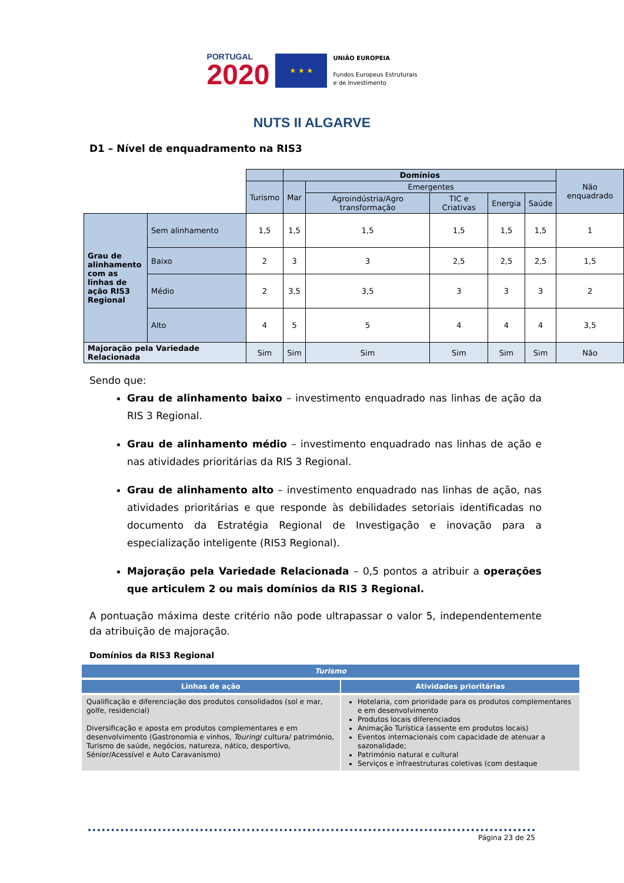PORTUGAL
2020
★ ★ ★
UNIÃO EUROPEIA
Fundos Europeus Estruturais
e de Investimento
NUTS II ALGARVE
D1 – Nível de enquadramento na RIS3
| | | | Domínios | | | | | Não enquadrado |
| | | Turismo | Mar | Emergentes | | | | |
| | | | | Agroindústria/Agro transformação | TIC e Criativas | Energia | Saúde | |
| Grau de alinhamento com as linhas de ação RIS3 Regional | Sem alinhamento | 1,5 | 1,5 | 1,5 | 1,5 | 1,5 | 1,5 | 1 |
| | Baixo | 2 | 3 | 3 | 2,5 | 2,5 | 2,5 | 1,5 |
| | Médio | 2 | 3,5 | 3,5 | 3 | 3 | 3 | 2 |
| | Alto | 4 | 5 | 5 | 4 | 4 | 4 | 3,5 |
| Majoração pela Variedade Relacionada | | Sim | Sim | Sim | Sim | Sim | Sim | Não |
Sendo que:
Grau de alinhamento baixo – investimento enquadrado nas linhas de ação da RIS 3 Regional.
Grau de alinhamento médio – investimento enquadrado nas linhas de ação e nas atividades prioritárias da RIS 3 Regional.
Grau de alinhamento alto – investimento enquadrado nas linhas de ação, nas atividades prioritárias e que responde às debilidades setoriais identificadas no documento da Estratégia Regional de Investigação e inovação para a especialização inteligente (RIS3 Regional).
Majoração pela Variedade Relacionada – 0,5 pontos a atribuir a operações que articulem 2 ou mais domínios da RIS 3 Regional.
A pontuação máxima deste critério não pode ultrapassar o valor 5, independentemente da atribuição de majoração.
Domínios da RIS3 Regional
| Turismo | |
| --- | --- |
| Linhas de ação | Atividades prioritárias |
| Qualificação e diferenciação dos produtos consolidados (sol e mar, golfe, residencial) Diversificação e aposta em produtos complementares e em desenvolvimento (Gastronomia e vinhos, Touring / cultura/ património, Turismo de saúde, negócios, natureza, nático, desportivo, Sénior/Acessível e Auto Caravanismo) | Hotelaria, com prioridade para os produtos complementares e em desenvolvimento Produtos locais diferenciados Animação Turística (assente em produtos locais) Eventos internacionais com capacidade de atenuar a sazonalidade; Património natural e cultural Serviços e infraestruturas coletivas (com destaque |
Página 23 de 25